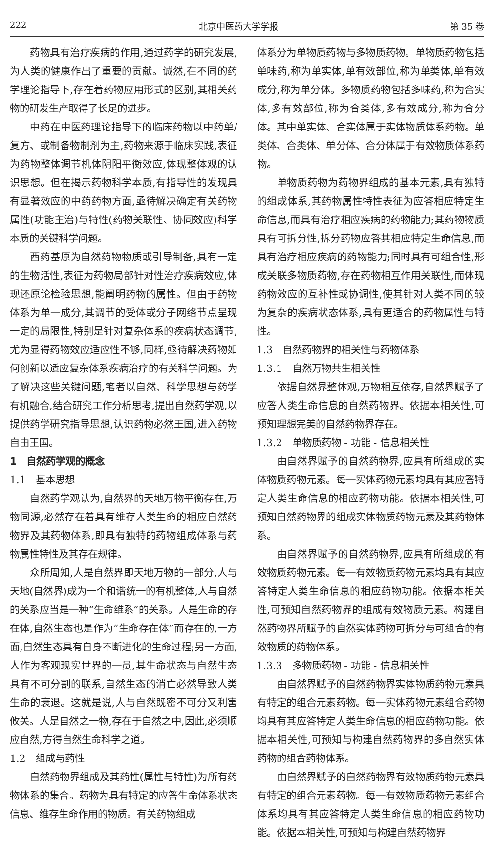222 北京中医药大学学报 第 35 卷
药物具有治疗疾病的作用,通过药学的研究发展,为人类的健康作出了重要的贡献。诚然,在不同的药学理论指导下,存在着药物应用形式的区别,其相关药物的研发生产取得了长足的进步。
中药在中医药理论指导下的临床药物以中药单/复方、或制备物制剂为主,药物来源于临床实践,表征为药物整体调节机体阴阳平衡效应,体现整体观的认识思想。但在揭示药物科学本质,有指导性的发现具有显著效应的中药药物方面,亟待解决确定有关药物属性(功能主治)与特性(药物关联性、协同效应)科学本质的关键科学问题。
西药基原为自然药物物质或引导制备,具有一定的生物活性,表征为药物局部针对性治疗疾病效应,体现还原论检验思想,能阐明药物的属性。但由于药物体系为单一成分,其调节的受体或分子网络节点呈现一定的局限性,特别是针对复杂体系的疾病状态调节,尤为显得药物效应适应性不够,同样,亟待解决药物如何创新以适应复杂体系疾病治疗的有关科学问题。为了解决这些关键问题,笔者以自然、科学思想与药学有机融合,结合研究工作分析思考,提出自然药学观,以提供药学研究指导思想,认识药物必然王国,进入药物自由王国。
1　自然药学观的概念
1.1　基本思想
自然药学观认为,自然界的天地万物平衡存在,万物同源,必然存在着具有维存人类生命的相应自然药物界及其药物体系,即具有独特的药物组成体系与药物属性特性及其存在规律。
众所周知,人是自然界即天地万物的一部分,人与天地(自然界)成为一个和谐统一的有机整体,人与自然的关系应当是一种“生命维系”的关系。人是生命的存在体,自然生态也是作为“生命存在体”而存在的,一方面,自然生态具有自身不断进化的生命过程;另一方面,人作为客观现实世界的一员,其生命状态与自然生态具有不可分割的联系,自然生态的消亡必然导致人类生命的衰退。这就是说,人与自然既密不可分又利害攸关。人是自然之一物,存在于自然之中,因此,必须顺应自然,方得自然生命科学之道。
1.2　组成与药性
自然药物界组成及其药性(属性与特性)为所有药物体系的集合。药物为具有特定的应答生命体系状态信息、维存生命作用的物质。有关药物组成
体系分为单物质药物与多物质药物。单物质药物包括单味药,称为单实体,单有效部位,称为单类体,单有效成分,称为单分体。多物质药物包括多味药,称为合实体,多有效部位,称为合类体,多有效成分,称为合分体。其中单实体、合实体属于实体物质体系药物。单类体、合类体、单分体、合分体属于有效物质体系药物。
单物质药物为药物界组成的基本元素,具有独特的组成体系,其药物属性特性表征为应答相应特定生命信息,而具有治疗相应疾病的药物能力;其药物物质具有可拆分性,拆分药物应答其相应特定生命信息,而具有治疗相应疾病的药物能力;同时具有可组合性,形成关联多物质药物,存在药物相互作用关联性,而体现药物效应的互补性或协调性,使其针对人类不同的较为复杂的疾病状态体系,具有更适合的药物属性与特性。
1.3　自然药物界的相关性与药物体系
1.3.1　自然万物共生相关性
依据自然界整体观,万物相互依存,自然界赋予了应答人类生命信息的自然药物界。依据本相关性,可预知理想完美的自然药物界存在。
1.3.2　单物质药物 - 功能 - 信息相关性
由自然界赋予的自然药物界,应具有所组成的实体物质药物元素。每一实体药物元素均具有其应答特定人类生命信息的相应药物功能。依据本相关性,可预知自然药物界的组成实体物质药物元素及其药物体系。
由自然界赋予的自然药物界,应具有所组成的有效物质药物元素。每一有效物质药物元素均具有其应答特定人类生命信息的相应药物功能。依据本相关性,可预知自然药物界的组成有效物质元素。构建自然药物界所赋予的自然实体药物可拆分与可组合的有效物质的药物体系。
1.3.3　多物质药物 - 功能 - 信息相关性
由自然界赋予的自然药物界实体物质药物元素具有特定的组合元素药物。每一实体药物元素组合药物均具有其应答特定人类生命信息的相应药物功能。依据本相关性,可预知与构建自然药物界的多自然实体药物的组合药物体系。
由自然界赋予的自然药物界有效物质药物元素具有特定的组合元素药物。每一有效物质药物元素组合体系均具有其应答特定人类生命信息的相应药物功能。依据本相关性,可预知与构建自然药物界